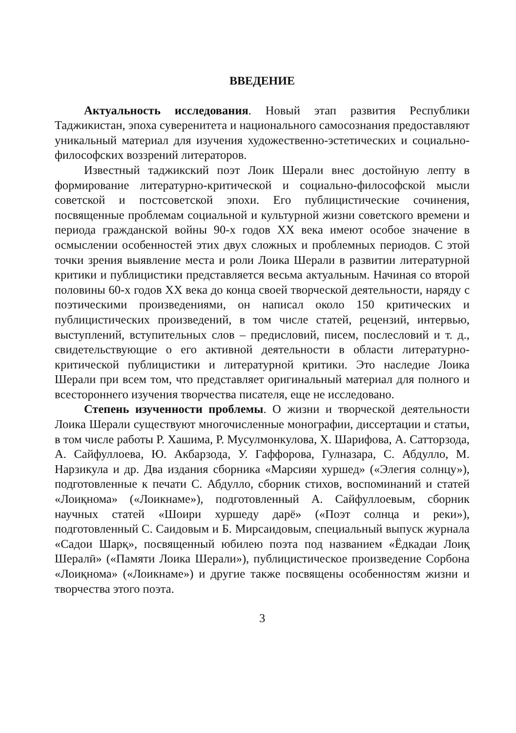ВВЕДЕНИЕ
Актуальность исследования. Новый этап развития Республики Таджикистан, эпоха суверенитета и национального самосознания предоставляют уникальный материал для изучения художественно-эстетических и социально-философских воззрений литераторов.
Известный таджикский поэт Лоик Шерали внес достойную лепту в формирование литературно-критической и социально-философской мысли советской и постсоветской эпохи. Его публицистические сочинения, посвященные проблемам социальной и культурной жизни советского времени и периода гражданской войны 90-х годов XX века имеют особое значение в осмыслении особенностей этих двух сложных и проблемных периодов. С этой точки зрения выявление места и роли Лоика Шерали в развитии литературной критики и публицистики представляется весьма актуальным. Начиная со второй половины 60-х годов XX века до конца своей творческой деятельности, наряду с поэтическими произведениями, он написал около 150 критических и публицистических произведений, в том числе статей, рецензий, интервью, выступлений, вступительных слов – предисловий, писем, послесловий и т. д., свидетельствующие о его активной деятельности в области литературно-критической публицистики и литературной критики. Это наследие Лоика Шерали при всем том, что представляет оригинальный материал для полного и всестороннего изучения творчества писателя, еще не исследовано.
Степень изученности проблемы. О жизни и творческой деятельности Лоика Шерали существуют многочисленные монографии, диссертации и статьи, в том числе работы Р. Хашима, Р. Мусулмонкулова, Х. Шарифова, А. Сатторзода, А. Сайфуллоева, Ю. Акбарзода, У. Гаффорова, Гулназара, С. Абдулло, М. Нарзикула и др. Два издания сборника «Марсияи хуршед» («Элегия солнцу»), подготовленные к печати С. Абдулло, сборник стихов, воспоминаний и статей «Лоиқнома» («Лоикнаме»), подготовленный А. Сайфуллоевым, сборник научных статей «Шоири хуршеду дарё» («Поэт солнца и реки»), подготовленный С. Саидовым и Б. Мирсаидовым, специальный выпуск журнала «Садои Шарқ», посвященный юбилею поэта под названием «Ёдкадаи Лоиқ Шералӣ» («Памяти Лоика Шерали»), публицистическое произведение Сорбона «Лоиқнома» («Лоикнаме») и другие также посвящены особенностям жизни и творчества этого поэта.
3